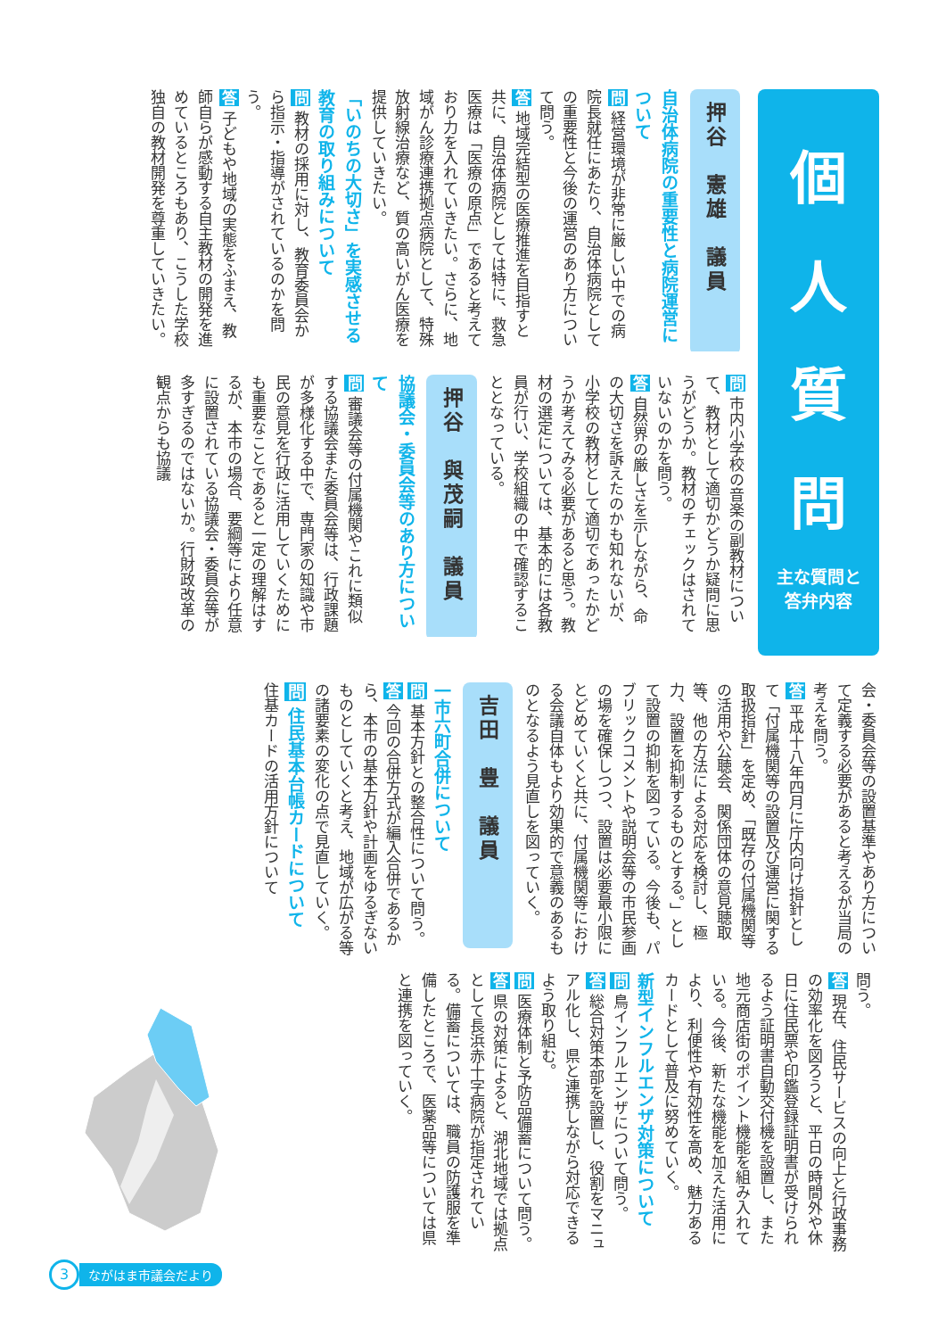個
人
質
問
主な質問と
答弁内容
押谷　憲雄　議員
自治体病院の重要性と病院運営について
問 経営環境が非常に厳しい中での病院長就任にあたり、自治体病院としての重要性と今後の運営のあり方について問う。
答 地域完結型の医療推進を目指すと共に、自治体病院としては特に、救急医療は「医療の原点」であると考えており力を入れていきたい。さらに、地域がん診療連携拠点病院として、特殊放射線治療など、質の高いがん医療を提供していきたい。
「いのちの大切さ」を実感させる教育の取り組みについて
問 教材の採用に対し、教育委員会から指示・指導がされているのかを問う。
答 子どもや地域の実態をふまえ、教師自らが感動する自主教材の開発を進めているところもあり、こうした学校独自の教材開発を尊重していきたい。
問 市内小学校の音楽の副教材について、教材として適切かどうか疑問に思うがどうか。教材のチェックはされていないのかを問う。
答 自然界の厳しさを示しながら、命の大切さを訴えたのかも知れないが、小学校の教材として適切であったかどうか考えてみる必要があると思う。教材の選定については、基本的には各教員が行い、学校組織の中で確認することとなっている。
押谷　與茂嗣　議員
協議会・委員会等のあり方について
問 審議会等の付属機関やこれに類似する協議会また委員会等は、行政課題が多様化する中で、専門家の知識や市民の意見を行政に活用していくためにも重要なことであると一定の理解はするが、本市の場合、要綱等により任意に設置されている協議会・委員会等が多すぎるのではないか。行財政改革の観点からも協議
会・委員会等の設置基準やあり方について定義する必要があると考えるが当局の考えを問う。
答 平成十八年四月に庁内向け指針として「付属機関等の設置及び運営に関する取扱指針」を定め、「既存の付属機関等の活用や公聴会、関係団体の意見聴取等、他の方法による対応を検討し、極力、設置を抑制するものとする。」として設置の抑制を図っている。今後も、パブリックコメントや説明会等の市民参画の場を確保しつつ、設置は必要最小限にとどめていくと共に、付属機関等における会議自体もより効果的で意義のあるものとなるよう見直しを図っていく。
吉田　豊　議員
一市六町合併について
問 基本方針との整合性について問う。
答 今回の合併方式が編入合併であるから、本市の基本方針や計画をゆるぎないものとしていくと考え、地域が広がる等の諸要素の変化の点で見直していく。
問 住民基本台帳カードについて
住基カードの活用方針について
問う。
答 現在、住民サービスの向上と行政事務の効率化を図ろうと、平日の時間外や休日に住民票や印鑑登録証明書が受けられるよう証明書自動交付機を設置し、また地元商店街のポイント機能を組み入れている。今後、新たな機能を加えた活用により、利便性や有効性を高め、魅力あるカードとして普及に努めていく。
新型インフルエンザ対策について
問 鳥インフルエンザについて問う。
答 総合対策本部を設置し、役割をマニュアル化し、県と連携しながら対応できるよう取り組む。
問 医療体制と予防品備蓄について問う。
答 県の対策によると、湖北地域では拠点として長浜赤十字病院が指定されている。備蓄については、職員の防護服を準備したところで、医薬品等については県と連携を図っていく。
3
ながはま市議会だより